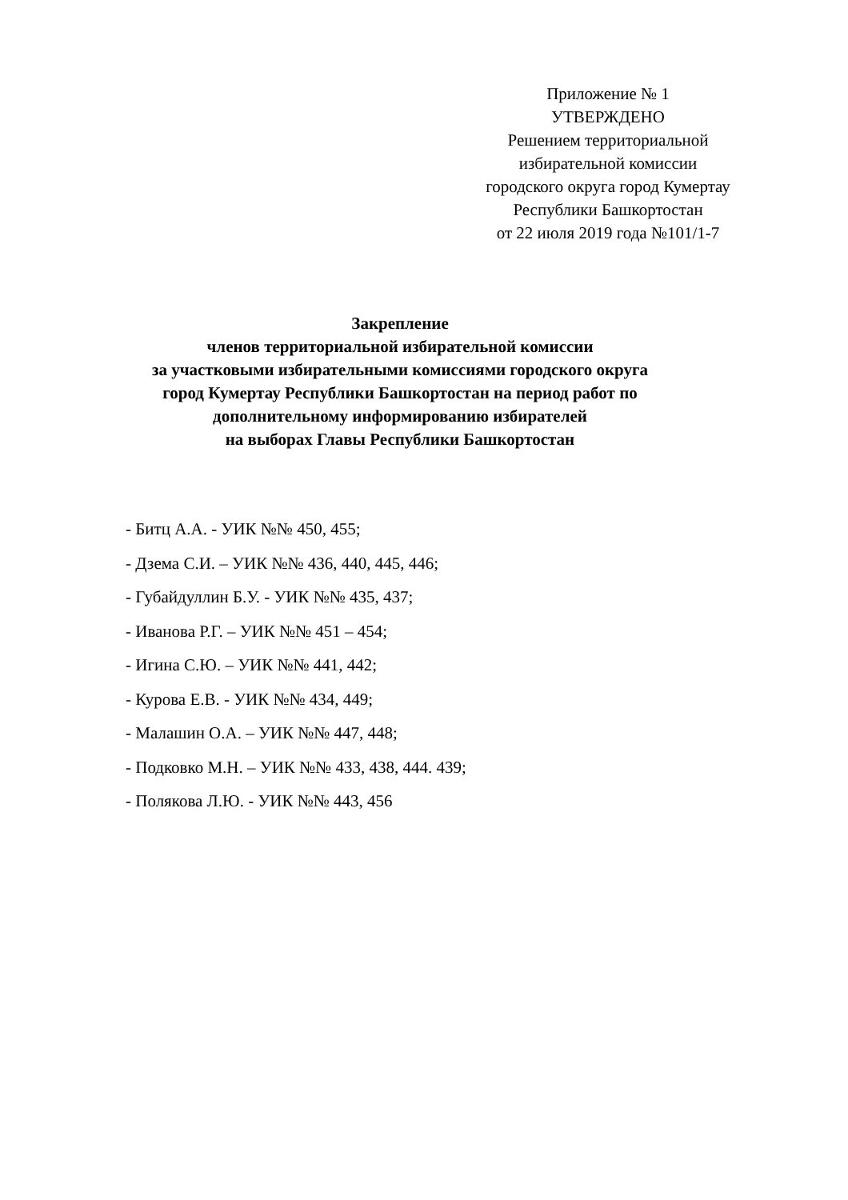Приложение № 1
УТВЕРЖДЕНО
Решением территориальной
избирательной комиссии
городского округа город Кумертау
Республики Башкортостан
от 22 июля 2019 года №101/1-7
Закрепление
членов территориальной избирательной комиссии
за участковыми избирательными комиссиями городского округа
город Кумертау Республики Башкортостан на период работ по
дополнительному информированию избирателей
на выборах Главы Республики Башкортостан
- Битц А.А. - УИК №№ 450, 455;
- Дзема С.И. – УИК №№ 436, 440, 445, 446;
- Губайдуллин Б.У. - УИК №№ 435, 437;
- Иванова Р.Г. – УИК №№ 451 – 454;
- Игина С.Ю. – УИК №№ 441, 442;
- Курова Е.В. - УИК №№ 434, 449;
- Малашин О.А. – УИК №№ 447, 448;
- Подковко М.Н. – УИК №№ 433, 438, 444. 439;
- Полякова Л.Ю. - УИК №№ 443, 456